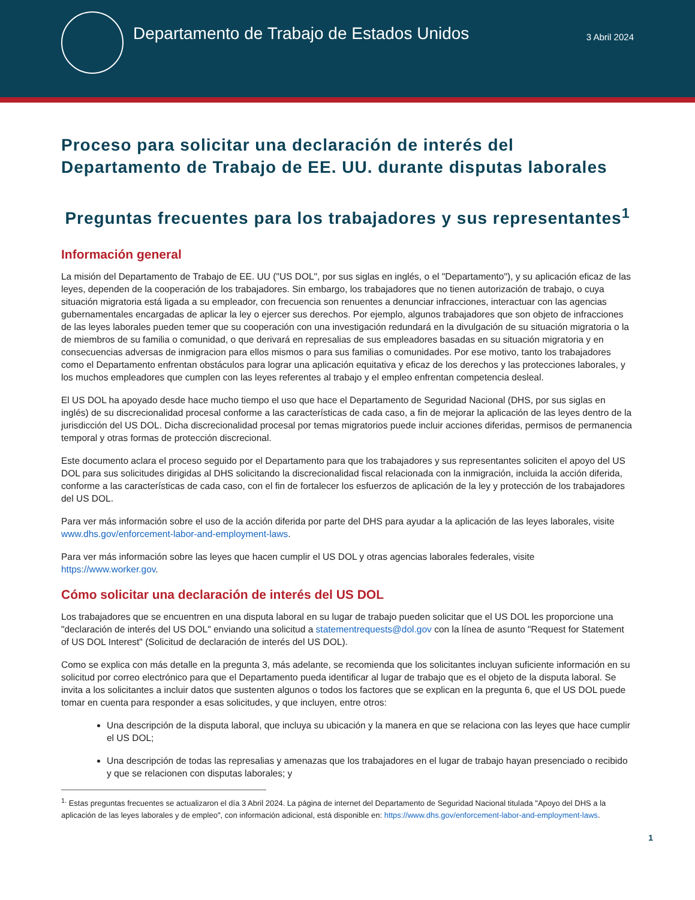Departamento de Trabajo de Estados Unidos
3 Abril 2024
Proceso para solicitar una declaración de interés del Departamento de Trabajo de EE. UU. durante disputas laborales
Preguntas frecuentes para los trabajadores y sus representantes<sup>1</sup>
Información general
La misión del Departamento de Trabajo de EE. UU ("US DOL", por sus siglas en inglés, o el "Departamento"), y su aplicación eficaz de las leyes, dependen de la cooperación de los trabajadores. Sin embargo, los trabajadores que no tienen autorización de trabajo, o cuya situación migratoria está ligada a su empleador, con frecuencia son renuentes a denunciar infracciones, interactuar con las agencias gubernamentales encargadas de aplicar la ley o ejercer sus derechos. Por ejemplo, algunos trabajadores que son objeto de infracciones de las leyes laborales pueden temer que su cooperación con una investigación redundará en la divulgación de su situación migratoria o la de miembros de su familia o comunidad, o que derivará en represalias de sus empleadores basadas en su situación migratoria y en consecuencias adversas de inmigracion para ellos mismos o para sus familias o comunidades. Por ese motivo, tanto los trabajadores como el Departamento enfrentan obstáculos para lograr una aplicación equitativa y eficaz de los derechos y las protecciones laborales, y los muchos empleadores que cumplen con las leyes referentes al trabajo y el empleo enfrentan competencia desleal.
El US DOL ha apoyado desde hace mucho tiempo el uso que hace el Departamento de Seguridad Nacional (DHS, por sus siglas en inglés) de su discrecionalidad procesal conforme a las características de cada caso, a fin de mejorar la aplicación de las leyes dentro de la jurisdicción del US DOL. Dicha discrecionalidad procesal por temas migratorios puede incluir acciones diferidas, permisos de permanencia temporal y otras formas de protección discrecional.
Este documento aclara el proceso seguido por el Departamento para que los trabajadores y sus representantes soliciten el apoyo del US DOL para sus solicitudes dirigidas al DHS solicitando la discrecionalidad fiscal relacionada con la inmigración, incluida la acción diferida, conforme a las características de cada caso, con el fin de fortalecer los esfuerzos de aplicación de la ley y protección de los trabajadores del US DOL.
Para ver más información sobre el uso de la acción diferida por parte del DHS para ayudar a la aplicación de las leyes laborales, visite www.dhs.gov/enforcement-labor-and-employment-laws.
Para ver más información sobre las leyes que hacen cumplir el US DOL y otras agencias laborales federales, visite https://www.worker.gov.
Cómo solicitar una declaración de interés del US DOL
Los trabajadores que se encuentren en una disputa laboral en su lugar de trabajo pueden solicitar que el US DOL les proporcione una "declaración de interés del US DOL" enviando una solicitud a statementrequests@dol.gov con la línea de asunto "Request for Statement of US DOL Interest" (Solicitud de declaración de interés del US DOL).
Como se explica con más detalle en la pregunta 3, más adelante, se recomienda que los solicitantes incluyan suficiente información en su solicitud por correo electrónico para que el Departamento pueda identificar al lugar de trabajo que es el objeto de la disputa laboral. Se invita a los solicitantes a incluir datos que sustenten algunos o todos los factores que se explican en la pregunta 6, que el US DOL puede tomar en cuenta para responder a esas solicitudes, y que incluyen, entre otros:
Una descripción de la disputa laboral, que incluya su ubicación y la manera en que se relaciona con las leyes que hace cumplir el US DOL;
Una descripción de todas las represalias y amenazas que los trabajadores en el lugar de trabajo hayan presenciado o recibido y que se relacionen con disputas laborales; y
<sup>1.</sup> Estas preguntas frecuentes se actualizaron el día 3 Abril 2024. La página de internet del Departamento de Seguridad Nacional titulada "Apoyo del DHS a la aplicación de las leyes laborales y de empleo", con información adicional, está disponible en: https://www.dhs.gov/enforcement-labor-and-employment-laws.
1